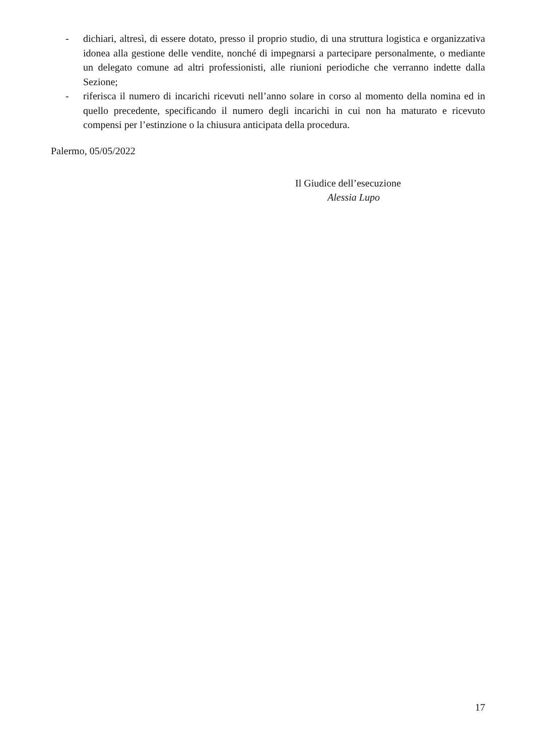- dichiari, altresì, di essere dotato, presso il proprio studio, di una struttura logistica e organizzativa idonea alla gestione delle vendite, nonché di impegnarsi a partecipare personalmente, o mediante un delegato comune ad altri professionisti, alle riunioni periodiche che verranno indette dalla Sezione;
- riferisca il numero di incarichi ricevuti nell’anno solare in corso al momento della nomina ed in quello precedente, specificando il numero degli incarichi in cui non ha maturato e ricevuto compensi per l’estinzione o la chiusura anticipata della procedura.
Palermo, 05/05/2022
Il Giudice dell’esecuzione
Alessia Lupo
17